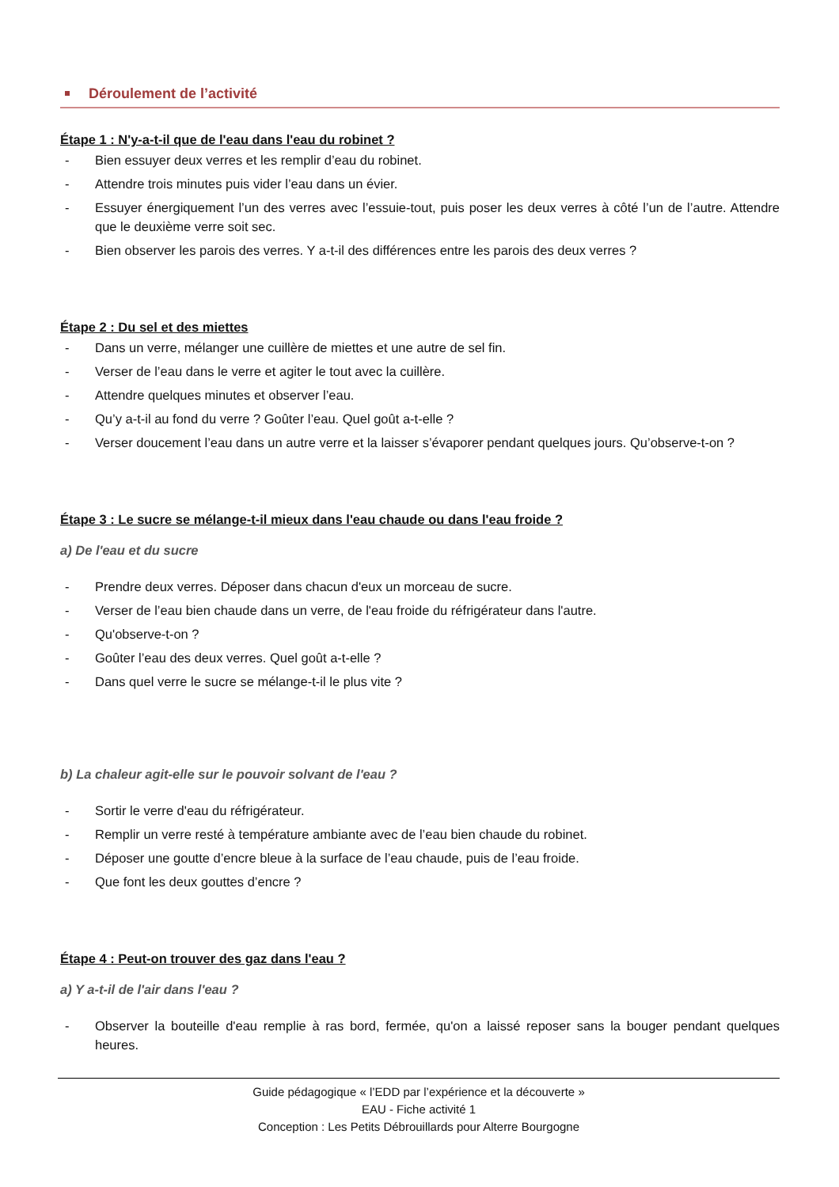Déroulement de l’activité
Étape 1 : N'y-a-t-il que de l'eau dans l'eau du robinet ?
- Bien essuyer deux verres et les remplir d’eau du robinet.
- Attendre trois minutes puis vider l’eau dans un évier.
- Essuyer énergiquement l’un des verres avec l’essuie-tout, puis poser les deux verres à côté l’un de l’autre. Attendre que le deuxième verre soit sec.
- Bien observer les parois des verres. Y a-t-il des différences entre les parois des deux verres ?
Étape 2 : Du sel et des miettes
- Dans un verre, mélanger une cuillère de miettes et une autre de sel fin.
- Verser de l’eau dans le verre et agiter le tout avec la cuillère.
- Attendre quelques minutes et observer l’eau.
- Qu’y a-t-il au fond du verre ? Goûter l’eau. Quel goût a-t-elle ?
- Verser doucement l’eau dans un autre verre et la laisser s’évaporer pendant quelques jours. Qu’observe-t-on ?
Étape 3 : Le sucre se mélange-t-il mieux dans l'eau chaude ou dans l'eau froide ?
a) De l'eau et du sucre
- Prendre deux verres. Déposer dans chacun d'eux un morceau de sucre.
- Verser de l’eau bien chaude dans un verre, de l'eau froide du réfrigérateur dans l'autre.
- Qu'observe-t-on ?
- Goûter l’eau des deux verres. Quel goût a-t-elle ?
- Dans quel verre le sucre se mélange-t-il le plus vite ?
b) La chaleur agit-elle sur le pouvoir solvant de l'eau ?
- Sortir le verre d'eau du réfrigérateur.
- Remplir un verre resté à température ambiante avec de l’eau bien chaude du robinet.
- Déposer une goutte d’encre bleue à la surface de l’eau chaude, puis de l’eau froide.
- Que font les deux gouttes d’encre ?
Étape 4 : Peut-on trouver des gaz dans l'eau ?
a) Y a-t-il de l'air dans l'eau ?
- Observer la bouteille d'eau remplie à ras bord, fermée, qu'on a laissé reposer sans la bouger pendant quelques heures.
Guide pédagogique « l’EDD par l’expérience et la découverte »
EAU - Fiche activité 1
Conception : Les Petits Débrouillards pour Alterre Bourgogne